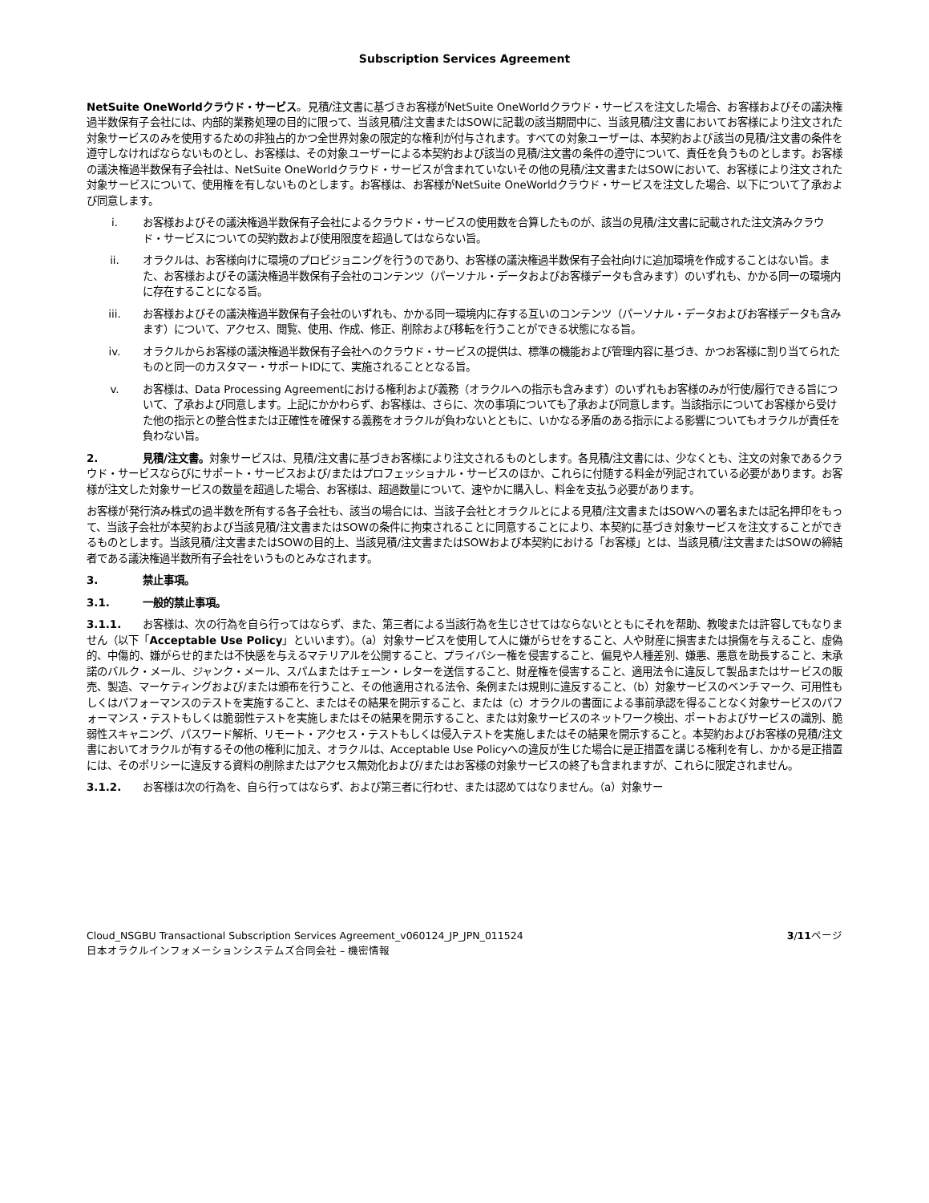Subscription Services Agreement
NetSuite OneWorldクラウド・サービス。見積/注文書に基づきお客様がNetSuite OneWorldクラウド・サービスを注文した場合、お客様およびその議決権過半数保有子会社には、内部的業務処理の目的に限って、当該見積/注文書またはSOWに記載の該当期間中に、当該見積/注文書においてお客様により注文された対象サービスのみを使用するための非独占的かつ全世界対象の限定的な権利が付与されます。すべての対象ユーザーは、本契約および該当の見積/注文書の条件を遵守しなければならないものとし、お客様は、その対象ユーザーによる本契約および該当の見積/注文書の条件の遵守について、責任を負うものとします。お客様の議決権過半数保有子会社は、NetSuite OneWorldクラウド・サービスが含まれていないその他の見積/注文書またはSOWにおいて、お客様により注文された対象サービスについて、使用権を有しないものとします。お客様は、お客様がNetSuite OneWorldクラウド・サービスを注文した場合、以下について了承および同意します。
i. お客様およびその議決権過半数保有子会社によるクラウド・サービスの使用数を合算したものが、該当の見積/注文書に記載された注文済みクラウド・サービスについての契約数および使用限度を超過してはならない旨。
ii. オラクルは、お客様向けに環境のプロビジョニングを行うのであり、お客様の議決権過半数保有子会社向けに追加環境を作成することはない旨。また、お客様およびその議決権過半数保有子会社のコンテンツ（パーソナル・データおよびお客様データも含みます）のいずれも、かかる同一の環境内に存在することになる旨。
iii. お客様およびその議決権過半数保有子会社のいずれも、かかる同一環境内に存する互いのコンテンツ（パーソナル・データおよびお客様データも含みます）について、アクセス、閲覧、使用、作成、修正、削除および移転を行うことができる状態になる旨。
iv. オラクルからお客様の議決権過半数保有子会社へのクラウド・サービスの提供は、標準の機能および管理内容に基づき、かつお客様に割り当てられたものと同一のカスタマー・サポートIDにて、実施されることとなる旨。
v. お客様は、Data Processing Agreementにおける権利および義務（オラクルへの指示も含みます）のいずれもお客様のみが行使/履行できる旨について、了承および同意します。上記にかかわらず、お客様は、さらに、次の事項についても了承および同意します。当該指示についてお客様から受けた他の指示との整合性または正確性を確保する義務をオラクルが負わないとともに、いかなる矛盾のある指示による影響についてもオラクルが責任を負わない旨。
2. 見積/注文書。対象サービスは、見積/注文書に基づきお客様により注文されるものとします。各見積/注文書には、少なくとも、注文の対象であるクラウド・サービスならびにサポート・サービスおよび/またはプロフェッショナル・サービスのほか、これらに付随する料金が列記されている必要があります。お客様が注文した対象サービスの数量を超過した場合、お客様は、超過数量について、速やかに購入し、料金を支払う必要があります。
お客様が発行済み株式の過半数を所有する各子会社も、該当の場合には、当該子会社とオラクルとによる見積/注文書またはSOWへの署名または記名押印をもって、当該子会社が本契約および当該見積/注文書またはSOWの条件に拘束されることに同意することにより、本契約に基づき対象サービスを注文することができるものとします。当該見積/注文書またはSOWの目的上、当該見積/注文書またはSOWおよび本契約における「お客様」とは、当該見積/注文書またはSOWの締結者である議決権過半数所有子会社をいうものとみなされます。
3. 禁止事項。
3.1. 一般的禁止事項。
3.1.1. お客様は、次の行為を自ら行ってはならず、また、第三者による当該行為を生じさせてはならないとともにそれを帮助、教唆または許容してもなりません（以下「Acceptable Use Policy」といいます）。（a）対象サービスを使用して人に嫌がらせをすること、人や財産に損害または損傷を与えること、虚偽的、中傷的、嫌がらせ的または不快感を与えるマテリアルを公開すること、プライバシー権を侵害すること、偏見や人種差別、嫌悪、悪意を助長すること、未承諾のバルク・メール、ジャンク・メール、スパムまたはチェーン・レターを送信すること、財産権を侵害すること、適用法令に違反して製品またはサービスの販売、製造、マーケティングおよび/または頒布を行うこと、その他適用される法令、条例または規則に違反すること、（b）対象サービスのベンチマーク、可用性もしくはパフォーマンスのテストを実施すること、またはその結果を開示すること、または（c）オラクルの書面による事前承認を得ることなく対象サービスのパフォーマンス・テストもしくは脆弱性テストを実施しまたはその結果を開示すること、または対象サービスのネットワーク検出、ポートおよびサービスの識別、脆弱性スキャニング、パスワード解析、リモート・アクセス・テストもしくは侵入テストを実施しまたはその結果を開示すること。本契約およびお客様の見積/注文書においてオラクルが有するその他の権利に加え、オラクルは、Acceptable Use Policyへの違反が生じた場合に是正措置を講じる権利を有し、かかる是正措置には、そのポリシーに違反する資料の削除またはアクセス無効化および/またはお客様の対象サービスの終了も含まれますが、これらに限定されません。
3.1.2. お客様は次の行為を、自ら行ってはならず、および第三者に行わせ、または認めてはなりません。（a）対象サー
Cloud_NSGBU Transactional Subscription Services Agreement_v060124_JP_JPN_011524
日本オラクルインフォメーションシステムズ合同会社 – 機密情報
3/11ページ